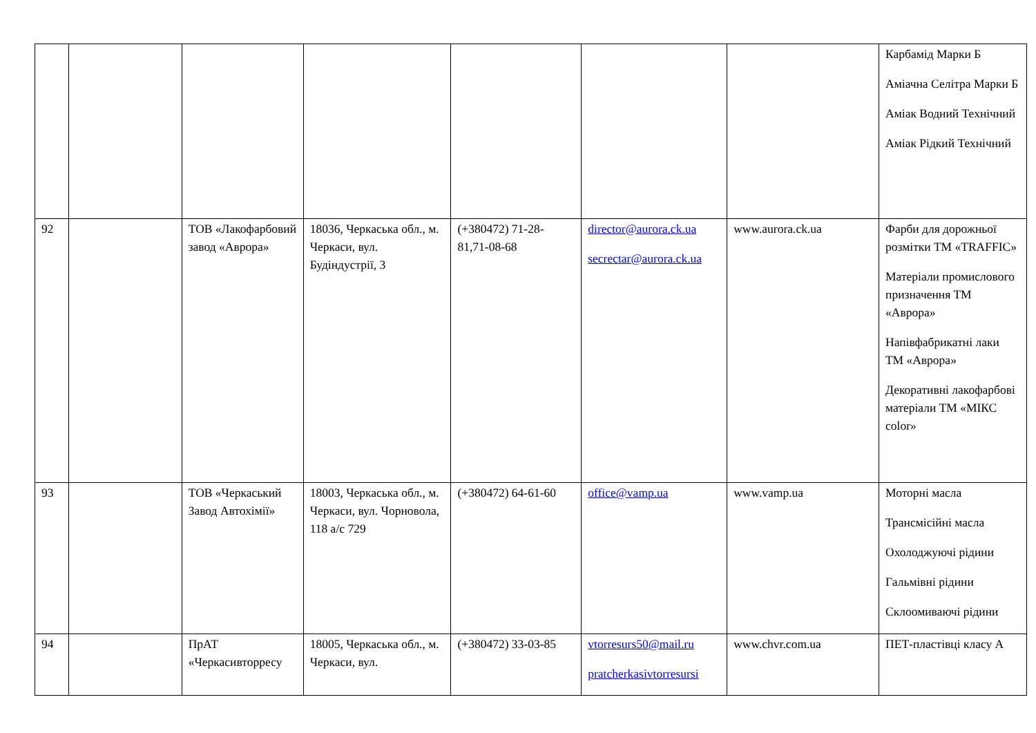| | | | | | | | Карбамід Марки Б Аміачна Селітра Марки Б Аміак Водний Технічний Аміак Рідкий Технічний |
| 92 | | ТОВ «Лакофарбовий завод «Аврора» | 18036, Черкаська обл., м. Черкаси, вул. Будіндустрії, 3 | (+380472) 71-28-81,71-08-68 | director@aurora.ck.ua secrectar@aurora.ck.ua | www.aurora.ck.ua | Фарби для дорожньої розмітки ТМ «TRAFFIC» Матеріали промислового призначення ТМ «Аврора» Напівфабрикатні лаки ТМ «Аврора» Декоративні лакофарбові матеріали ТМ «МІКС color» |
| 93 | | ТОВ «Черкаський Завод Автохімії» | 18003, Черкаська обл., м. Черкаси, вул. Чорновола, 118 а/с 729 | (+380472) 64-61-60 | office@vamp.ua | www.vamp.ua | Моторні масла Трансмісійні масла Охолоджуючі рідини Гальмівні рідини Склоомиваючі рідини |
| 94 | | ПрАТ «Черкасивторресу | 18005, Черкаська обл., м. Черкаси, вул. | (+380472) 33-03-85 | vtorresurs50@mail.ru pratcherkasivtorresursi | www.chvr.com.ua | ПЕТ-пластівці класу А |